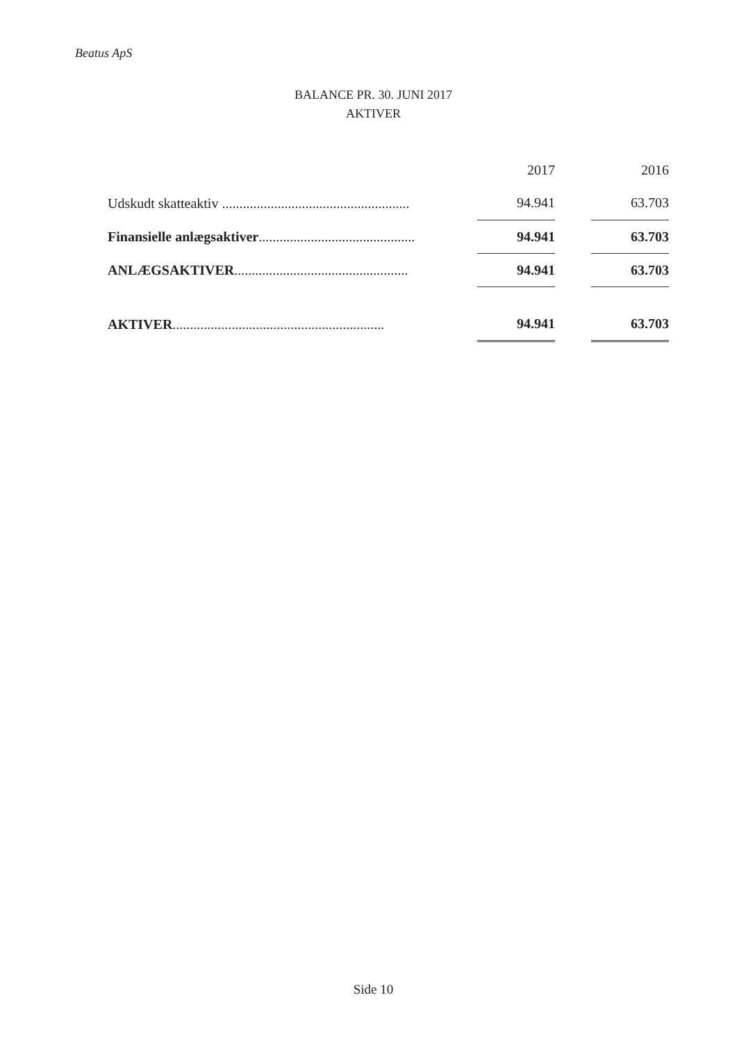Beatus ApS
BALANCE PR. 30. JUNI 2017
AKTIVER
| | | 2017 | | 2016 |
| --- | --- | --- | --- | --- |
| Udskudt skatteaktiv ...................................................... | | 94.941 | | 63.703 |
| Finansielle anlægsaktiver ............................................. | | 94.941 | | 63.703 |
| ANLÆGSAKTIVER .................................................. | | 94.941 | | 63.703 |
| AKTIVER ............................................................. | | 94.941 | | 63.703 |
Side 10